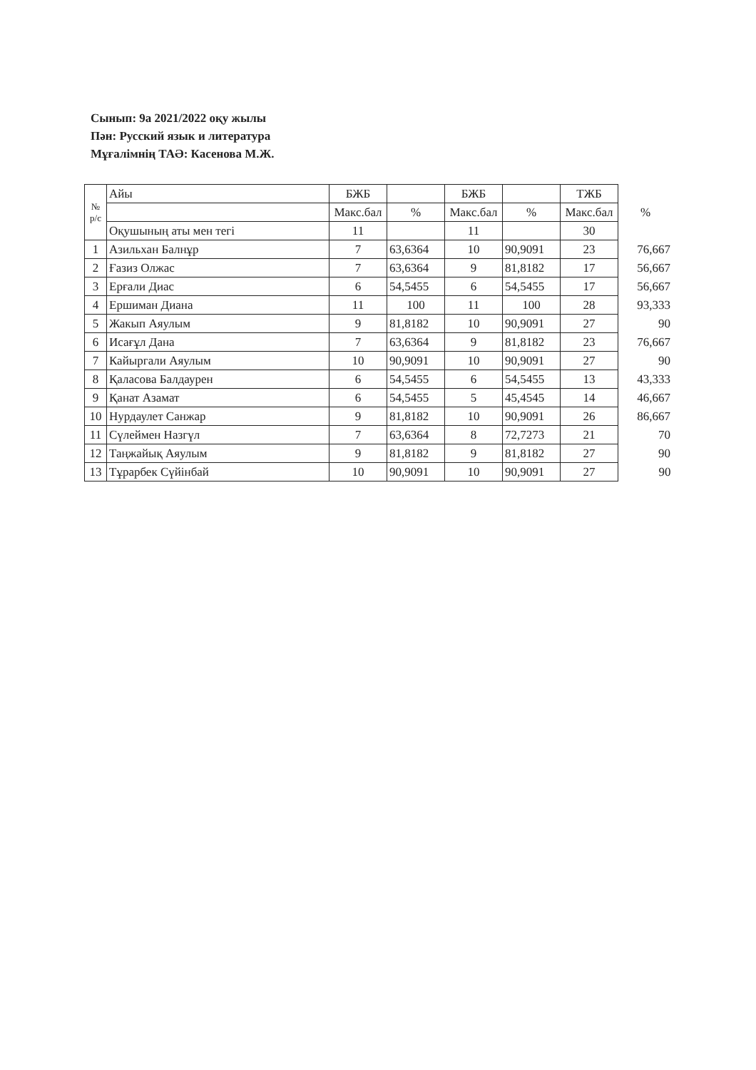Сынып: 9а 2021/2022 оқу жылы
Пән: Русский язык и литература
Мұғалімнің ТАӘ: Касенова М.Ж.
| № р/с | Айы | БЖБ | | БЖБ | | ТЖБ | |
| --- | --- | --- | --- | --- | --- | --- | --- |
| | | Макс.бал | % | Макс.бал | % | Макс.бал | % |
| | Оқушының аты мен тегі | 11 | | 11 | | 30 | |
| 1 | Азильхан Балнұр | 7 | 63,6364 | 10 | 90,9091 | 23 | 76,667 |
| 2 | Ғазиз Олжас | 7 | 63,6364 | 9 | 81,8182 | 17 | 56,667 |
| 3 | Ерғали Диас | 6 | 54,5455 | 6 | 54,5455 | 17 | 56,667 |
| 4 | Ершиман Диана | 11 | 100 | 11 | 100 | 28 | 93,333 |
| 5 | Жакып Аяулым | 9 | 81,8182 | 10 | 90,9091 | 27 | 90 |
| 6 | Исағұл Дана | 7 | 63,6364 | 9 | 81,8182 | 23 | 76,667 |
| 7 | Кайыргали Аяулым | 10 | 90,9091 | 10 | 90,9091 | 27 | 90 |
| 8 | Қаласова Балдаурен | 6 | 54,5455 | 6 | 54,5455 | 13 | 43,333 |
| 9 | Қанат Азамат | 6 | 54,5455 | 5 | 45,4545 | 14 | 46,667 |
| 10 | Нурдаулет Санжар | 9 | 81,8182 | 10 | 90,9091 | 26 | 86,667 |
| 11 | Сүлеймен Назгүл | 7 | 63,6364 | 8 | 72,7273 | 21 | 70 |
| 12 | Таңжайық Аяулым | 9 | 81,8182 | 9 | 81,8182 | 27 | 90 |
| 13 | Тұрарбек Сүйінбай | 10 | 90,9091 | 10 | 90,9091 | 27 | 90 |